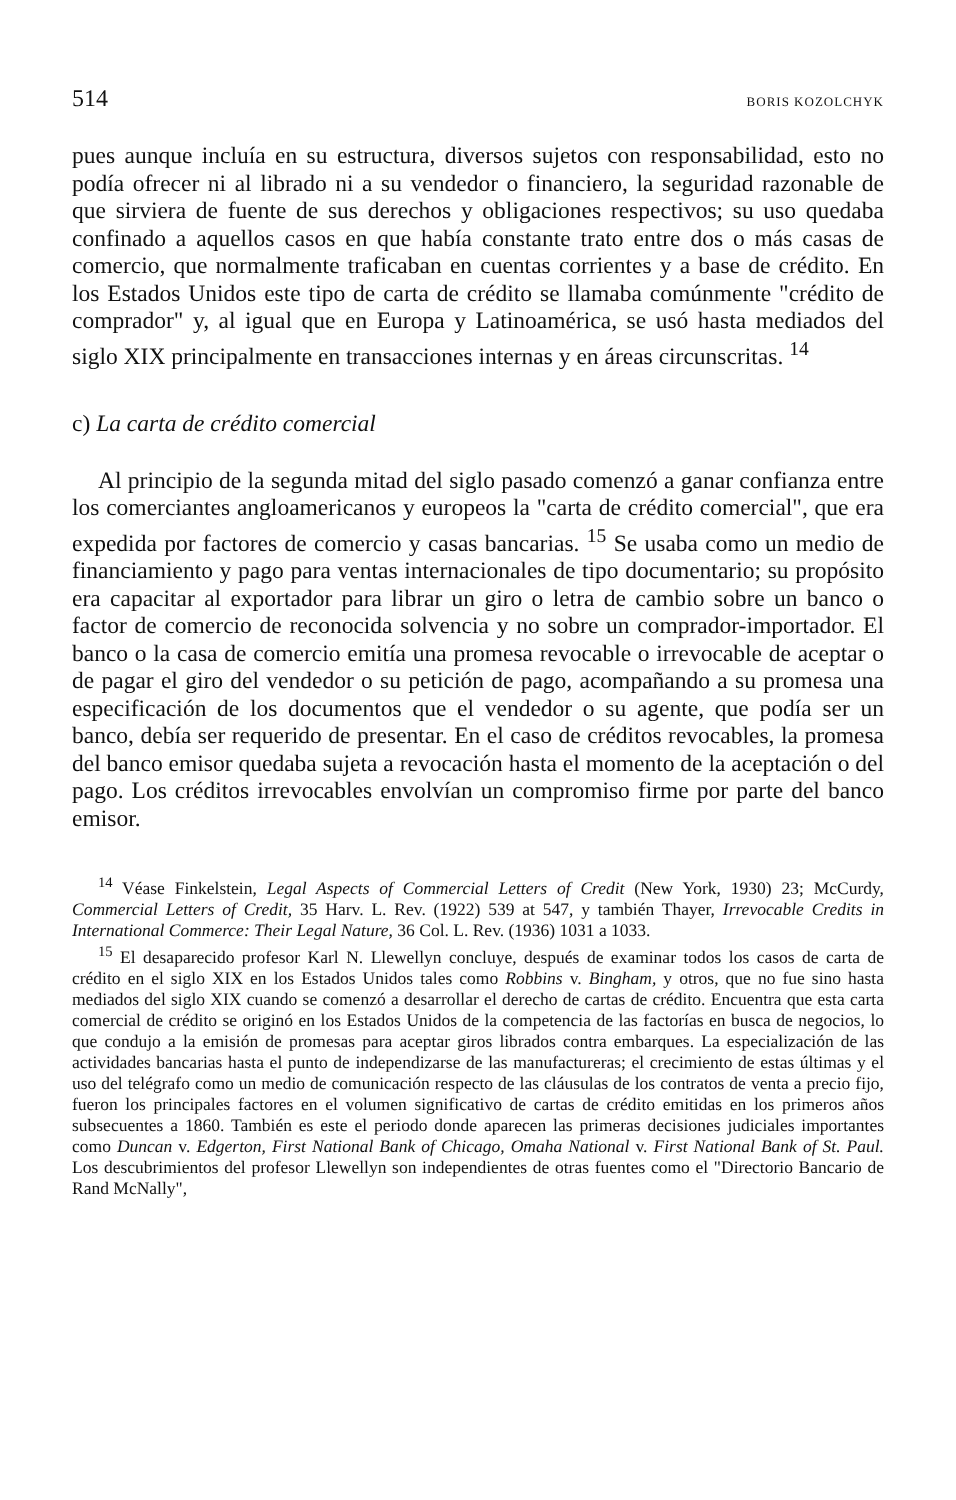514 BORIS KOZOLCHYK
pues aunque incluía en su estructura, diversos sujetos con responsabilidad, esto no podía ofrecer ni al librado ni a su vendedor o financiero, la seguridad razonable de que sirviera de fuente de sus derechos y obligaciones respectivos; su uso quedaba confinado a aquellos casos en que había constante trato entre dos o más casas de comercio, que normalmente traficaban en cuentas corrientes y a base de crédito. En los Estados Unidos este tipo de carta de crédito se llamaba comúnmente "crédito de comprador" y, al igual que en Europa y Latinoamérica, se usó hasta mediados del siglo XIX principalmente en transacciones internas y en áreas circunscritas. <sup>14</sup>
c) La carta de crédito comercial
Al principio de la segunda mitad del siglo pasado comenzó a ganar confianza entre los comerciantes angloamericanos y europeos la "carta de crédito comercial", que era expedida por factores de comercio y casas bancarias. <sup>15</sup> Se usaba como un medio de financiamiento y pago para ventas internacionales de tipo documentario; su propósito era capacitar al exportador para librar un giro o letra de cambio sobre un banco o factor de comercio de reconocida solvencia y no sobre un comprador-importador. El banco o la casa de comercio emitía una promesa revocable o irrevocable de aceptar o de pagar el giro del vendedor o su petición de pago, acompañando a su promesa una especificación de los documentos que el vendedor o su agente, que podía ser un banco, debía ser requerido de presentar. En el caso de créditos revocables, la promesa del banco emisor quedaba sujeta a revocación hasta el momento de la aceptación o del pago. Los créditos irrevocables envolvían un compromiso firme por parte del banco emisor.
<sup>14</sup> Véase Finkelstein, Legal Aspects of Commercial Letters of Credit (New York, 1930) 23; McCurdy, Commercial Letters of Credit, 35 Harv. L. Rev. (1922) 539 at 547, y también Thayer, Irrevocable Credits in International Commerce: Their Legal Nature, 36 Col. L. Rev. (1936) 1031 a 1033.
<sup>15</sup> El desaparecido profesor Karl N. Llewellyn concluye, después de examinar todos los casos de carta de crédito en el siglo XIX en los Estados Unidos tales como Robbins v. Bingham, y otros, que no fue sino hasta mediados del siglo XIX cuando se comenzó a desarrollar el derecho de cartas de crédito. Encuentra que esta carta comercial de crédito se originó en los Estados Unidos de la competencia de las factorías en busca de negocios, lo que condujo a la emisión de promesas para aceptar giros librados contra embarques. La especialización de las actividades bancarias hasta el punto de independizarse de las manufactureras; el crecimiento de estas últimas y el uso del telégrafo como un medio de comunicación respecto de las cláusulas de los contratos de venta a precio fijo, fueron los principales factores en el volumen significativo de cartas de crédito emitidas en los primeros años subsecuentes a 1860. También es este el periodo donde aparecen las primeras decisiones judiciales importantes como Duncan v. Edgerton, First National Bank of Chicago, Omaha National v. First National Bank of St. Paul. Los descubrimientos del profesor Llewellyn son independientes de otras fuentes como el "Directorio Bancario de Rand McNally",